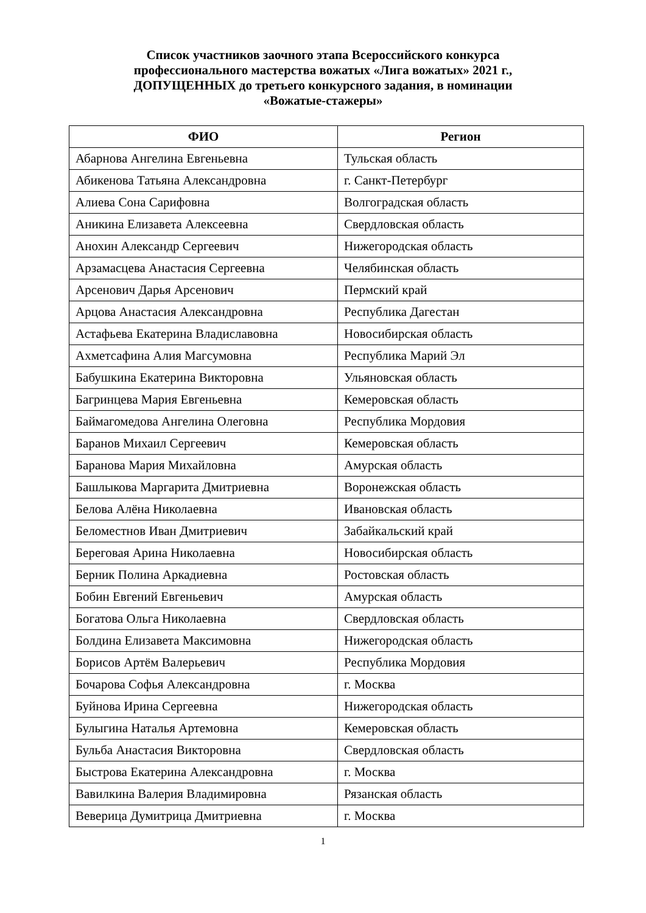Список участников заочного этапа Всероссийского конкурса
профессионального мастерства вожатых «Лига вожатых» 2021 г.,
ДОПУЩЕННЫХ до третьего конкурсного задания, в номинации
«Вожатые-стажеры»
| ФИО | Регион |
| --- | --- |
| Абарнова Ангелина Евгеньевна | Тульская область |
| Абикенова Татьяна Александровна | г. Санкт-Петербург |
| Алиева Сона Сарифовна | Волгоградская область |
| Аникина Елизавета Алексеевна | Свердловская область |
| Анохин Александр Сергеевич | Нижегородская область |
| Арзамасцева Анастасия Сергеевна | Челябинская область |
| Арсенович Дарья Арсенович | Пермский край |
| Арцова Анастасия Александровна | Республика Дагестан |
| Астафьева Екатерина Владиславовна | Новосибирская область |
| Ахметсафина Алия Магсумовна | Республика Марий Эл |
| Бабушкина Екатерина Викторовна | Ульяновская область |
| Багринцева Мария Евгеньевна | Кемеровская область |
| Баймагомедова Ангелина Олеговна | Республика Мордовия |
| Баранов Михаил Сергеевич | Кемеровская область |
| Баранова Мария Михайловна | Амурская область |
| Башлыкова Маргарита Дмитриевна | Воронежская область |
| Белова Алёна Николаевна | Ивановская область |
| Беломестнов Иван Дмитриевич | Забайкальский край |
| Береговая Арина Николаевна | Новосибирская область |
| Берник Полина Аркадиевна | Ростовская область |
| Бобин Евгений Евгеньевич | Амурская область |
| Богатова Ольга Николаевна | Свердловская область |
| Болдина Елизавета Максимовна | Нижегородская область |
| Борисов Артём Валерьевич | Республика Мордовия |
| Бочарова Софья Александровна | г. Москва |
| Буйнова Ирина Сергеевна | Нижегородская область |
| Булыгина Наталья Артемовна | Кемеровская область |
| Бульба Анастасия Викторовна | Свердловская область |
| Быстрова Екатерина Александровна | г. Москва |
| Вавилкина Валерия Владимировна | Рязанская область |
| Веверица Думитрица Дмитриевна | г. Москва |
1